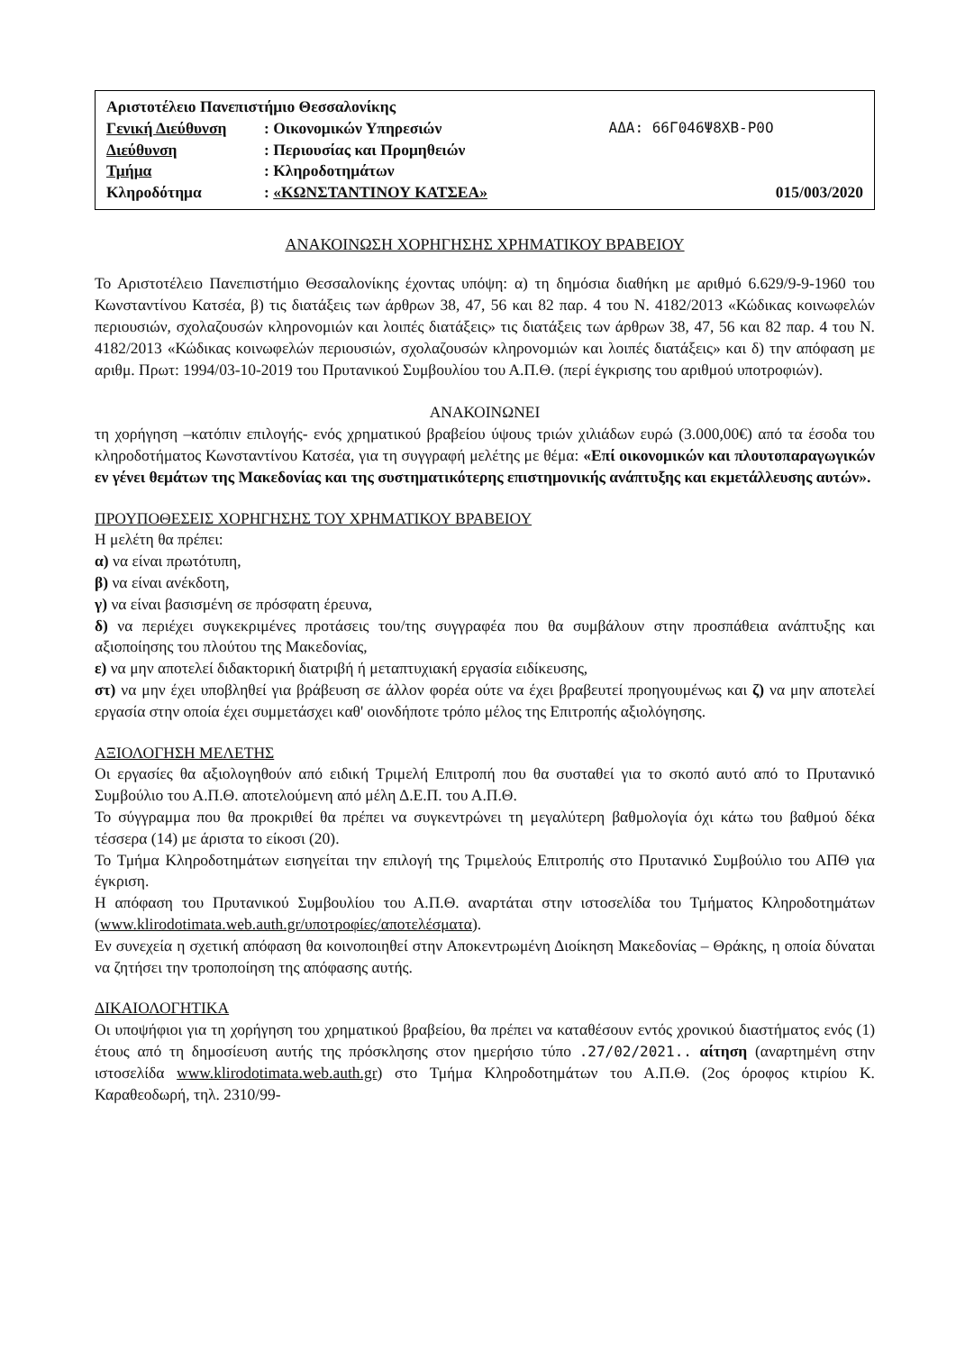| Αριστοτέλειο Πανεπιστήμιο Θεσσαλονίκης | | |
| Γενική Διεύθυνση | : Οικονομικών Υπηρεσιών | ΑΔΑ: 66Γ046Ψ8ΧΒ-Ρ0Ο |
| Διεύθυνση | : Περιουσίας και Προμηθειών | |
| Τμήμα | : Κληροδοτημάτων | |
| Κληροδότημα | : «ΚΩΝΣΤΑΝΤΙΝΟΥ ΚΑΤΣΕΑ» | 015/003/2020 |
ΑΝΑΚΟΙΝΩΣΗ ΧΟΡΗΓΗΣΗΣ ΧΡΗΜΑΤΙΚΟΥ ΒΡΑΒΕΙΟΥ
Το Αριστοτέλειο Πανεπιστήμιο Θεσσαλονίκης έχοντας υπόψη: α) τη δημόσια διαθήκη με αριθμό 6.629/9-9-1960 του Κωνσταντίνου Κατσέα, β) τις διατάξεις των άρθρων 38, 47, 56 και 82 παρ. 4 του Ν. 4182/2013 «Κώδικας κοινωφελών περιουσιών, σχολαζουσών κληρονομιών και λοιπές διατάξεις» τις διατάξεις των άρθρων 38, 47, 56 και 82 παρ. 4 του Ν. 4182/2013 «Κώδικας κοινωφελών περιουσιών, σχολαζουσών κληρονομιών και λοιπές διατάξεις» και δ) την απόφαση με αριθμ. Πρωτ: 1994/03-10-2019 του Πρυτανικού Συμβουλίου του Α.Π.Θ. (περί έγκρισης του αριθμού υποτροφιών).
ΑΝΑΚΟΙΝΩΝΕΙ
τη χορήγηση –κατόπιν επιλογής- ενός χρηματικού βραβείου ύψους τριών χιλιάδων ευρώ (3.000,00€) από τα έσοδα του κληροδοτήματος Κωνσταντίνου Κατσέα, για τη συγγραφή μελέτης με θέμα: «Επί οικονομικών και πλουτοπαραγωγικών εν γένει θεμάτων της Μακεδονίας και της συστηματικότερης επιστημονικής ανάπτυξης και εκμετάλλευσης αυτών».
ΠΡΟΥΠΟΘΕΣΕΙΣ ΧΟΡΗΓΗΣΗΣ ΤΟΥ ΧΡΗΜΑΤΙΚΟΥ ΒΡΑΒΕΙΟΥ
Η μελέτη θα πρέπει:
α) να είναι πρωτότυπη,
β) να είναι ανέκδοτη,
γ) να είναι βασισμένη σε πρόσφατη έρευνα,
δ) να περιέχει συγκεκριμένες προτάσεις του/της συγγραφέα που θα συμβάλουν στην προσπάθεια ανάπτυξης και αξιοποίησης του πλούτου της Μακεδονίας,
ε) να μην αποτελεί διδακτορική διατριβή ή μεταπτυχιακή εργασία ειδίκευσης,
στ) να μην έχει υποβληθεί για βράβευση σε άλλον φορέα ούτε να έχει βραβευτεί προηγουμένως και ζ) να μην αποτελεί εργασία στην οποία έχει συμμετάσχει καθ' οιονδήποτε τρόπο μέλος της Επιτροπής αξιολόγησης.
ΑΞΙΟΛΟΓΗΣΗ ΜΕΛΕΤΗΣ
Οι εργασίες θα αξιολογηθούν από ειδική Τριμελή Επιτροπή που θα συσταθεί για το σκοπό αυτό από το Πρυτανικό Συμβούλιο του Α.Π.Θ. αποτελούμενη από μέλη Δ.Ε.Π. του Α.Π.Θ.
Το σύγγραμμα που θα προκριθεί θα πρέπει να συγκεντρώνει τη μεγαλύτερη βαθμολογία όχι κάτω του βαθμού δέκα τέσσερα (14) με άριστα το είκοσι (20).
Το Τμήμα Κληροδοτημάτων εισηγείται την επιλογή της Τριμελούς Επιτροπής στο Πρυτανικό Συμβούλιο του ΑΠΘ για έγκριση.
Η απόφαση του Πρυτανικού Συμβουλίου του Α.Π.Θ. αναρτάται στην ιστοσελίδα του Τμήματος Κληροδοτημάτων (www.klirodotimata.web.auth.gr/υποτροφίες/αποτελέσματα).
Εν συνεχεία η σχετική απόφαση θα κοινοποιηθεί στην Αποκεντρωμένη Διοίκηση Μακεδονίας – Θράκης, η οποία δύναται να ζητήσει την τροποποίηση της απόφασης αυτής.
ΔΙΚΑΙΟΛΟΓΗΤΙΚΑ
Οι υποψήφιοι για τη χορήγηση του χρηματικού βραβείου, θα πρέπει να καταθέσουν εντός χρονικού διαστήματος ενός (1) έτους από τη δημοσίευση αυτής της πρόσκλησης στον ημερήσιο τύπο .27/02/2021.. αίτηση (αναρτημένη στην ιστοσελίδα www.klirodotimata.web.auth.gr) στο Τμήμα Κληροδοτημάτων του Α.Π.Θ. (2ος όροφος κτιρίου Κ. Καραθεοδωρή, τηλ. 2310/99-